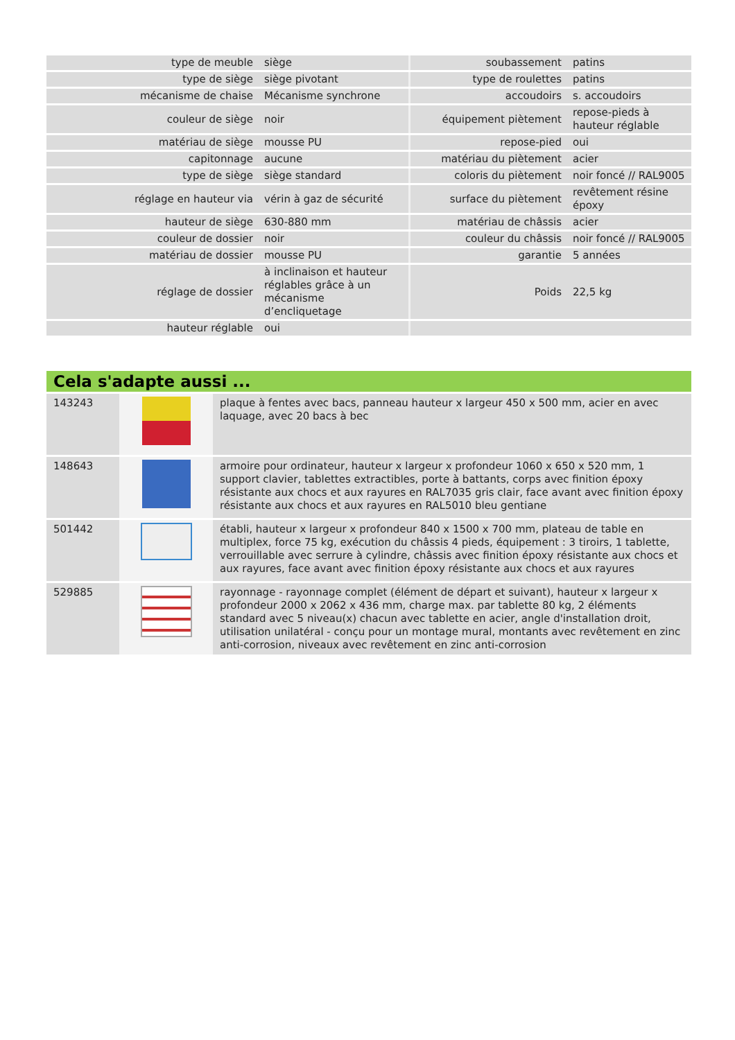| type de meuble | siège | soubassement | patins |
| type de siège | siège pivotant | type de roulettes | patins |
| mécanisme de chaise | Mécanisme synchrone | accoudoirs | s. accoudoirs |
| couleur de siège | noir | équipement piètement | repose-pieds à hauteur réglable |
| matériau de siège | mousse PU | repose-pied | oui |
| capitonnage | aucune | matériau du piètement | acier |
| type de siège | siège standard | coloris du piètement | noir foncé // RAL9005 |
| réglage en hauteur via | vérin à gaz de sécurité | surface du piètement | revêtement résine époxy |
| hauteur de siège | 630-880 mm | matériau de châssis | acier |
| couleur de dossier | noir | couleur du châssis | noir foncé // RAL9005 |
| matériau de dossier | mousse PU | garantie | 5 années |
| réglage de dossier | à inclinaison et hauteur réglables grâce à un mécanisme d’encliquetage | Poids | 22,5 kg |
| hauteur réglable | oui | | |
Cela s'adapte aussi ...
| 143243 | | plaque à fentes avec bacs, panneau hauteur x largeur 450 x 500 mm, acier en avec laquage, avec 20 bacs à bec |
| 148643 | | armoire pour ordinateur, hauteur x largeur x profondeur 1060 x 650 x 520 mm, 1 support clavier, tablettes extractibles, porte à battants, corps avec finition époxy résistante aux chocs et aux rayures en RAL7035 gris clair, face avant avec finition époxy résistante aux chocs et aux rayures en RAL5010 bleu gentiane |
| 501442 | | établi, hauteur x largeur x profondeur 840 x 1500 x 700 mm, plateau de table en multiplex, force 75 kg, exécution du châssis 4 pieds, équipement : 3 tiroirs, 1 tablette, verrouillable avec serrure à cylindre, châssis avec finition époxy résistante aux chocs et aux rayures, face avant avec finition époxy résistante aux chocs et aux rayures |
| 529885 | | rayonnage - rayonnage complet (élément de départ et suivant), hauteur x largeur x profondeur 2000 x 2062 x 436 mm, charge max. par tablette 80 kg, 2 éléments standard avec 5 niveau(x) chacun avec tablette en acier, angle d'installation droit, utilisation unilatéral - conçu pour un montage mural, montants avec revêtement en zinc anti-corrosion, niveaux avec revêtement en zinc anti-corrosion |